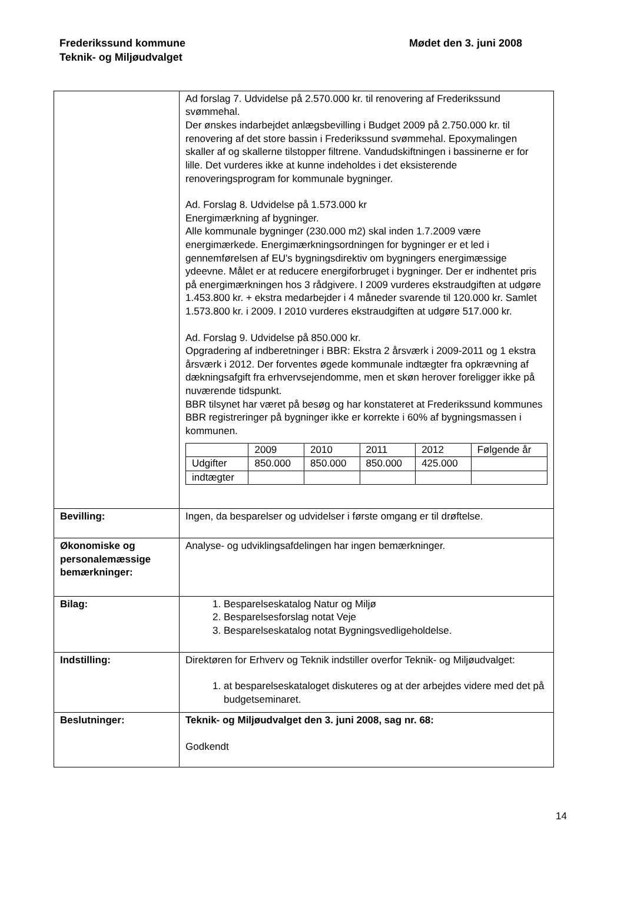Frederikssund kommune
Teknik- og Miljøudvalget
Mødet den 3. juni 2008
| | Ad forslag 7. Udvidelse på 2.570.000 kr. til renovering af Frederikssund svømmehal. Der ønskes indarbejdet anlægsbevilling i Budget 2009 på 2.750.000 kr. til renovering af det store bassin i Frederikssund svømmehal. Epoxymalingen skaller af og skallerne tilstopper filtrene. Vandudskiftningen i bassinerne er for lille. Det vurderes ikke at kunne indeholdes i det eksisterende renoveringsprogram for kommunale bygninger. Ad. Forslag 8. Udvidelse på 1.573.000 kr Energimærkning af bygninger. Alle kommunale bygninger (230.000 m2) skal inden 1.7.2009 være energimærkede. Energimærkningsordningen for bygninger er et led i gennemførelsen af EU's bygningsdirektiv om bygningers energimæssige ydeevne. Målet er at reducere energiforbruget i bygninger. Der er indhentet pris på energimærkningen hos 3 rådgivere. I 2009 vurderes ekstraudgiften at udgøre 1.453.800 kr. + ekstra medarbejder i 4 måneder svarende til 120.000 kr. Samlet 1.573.800 kr. i 2009. I 2010 vurderes ekstraudgiften at udgøre 517.000 kr. Ad. Forslag 9. Udvidelse på 850.000 kr. Opgradering af indberetninger i BBR: Ekstra 2 årsværk i 2009-2011 og 1 ekstra årsværk i 2012. Der forventes øgede kommunale indtægter fra opkrævning af dækningsafgift fra erhvervsejendomme, men et skøn herover foreligger ikke på nuværende tidspunkt. BBR tilsynet har været på besøg og har konstateret at Frederikssund kommunes BBR registreringer på bygninger ikke er korrekte i 60% af bygningsmassen i kommunen. / / 2009 / 2010 / 2011 / 2012 / Følgende år / / Udgifter / 850.000 / 850.000 / 850.000 / 425.000 / / / indtægter / / / / / / |
| Bevilling: | Ingen, da besparelser og udvidelser i første omgang er til drøftelse. |
| Økonomiske og personalemæssige bemærkninger: | Analyse- og udviklingsafdelingen har ingen bemærkninger. |
| Bilag: | 1. Besparelseskatalog Natur og Miljø 2. Besparelsesforslag notat Veje 3. Besparelseskatalog notat Bygningsvedligeholdelse. |
| Indstilling: | Direktøren for Erhverv og Teknik indstiller overfor Teknik- og Miljøudvalget: 1. at besparelseskataloget diskuteres og at der arbejdes videre med det på budgetseminaret. |
| Beslutninger: | Teknik- og Miljøudvalget den 3. juni 2008, sag nr. 68: Godkendt |
14